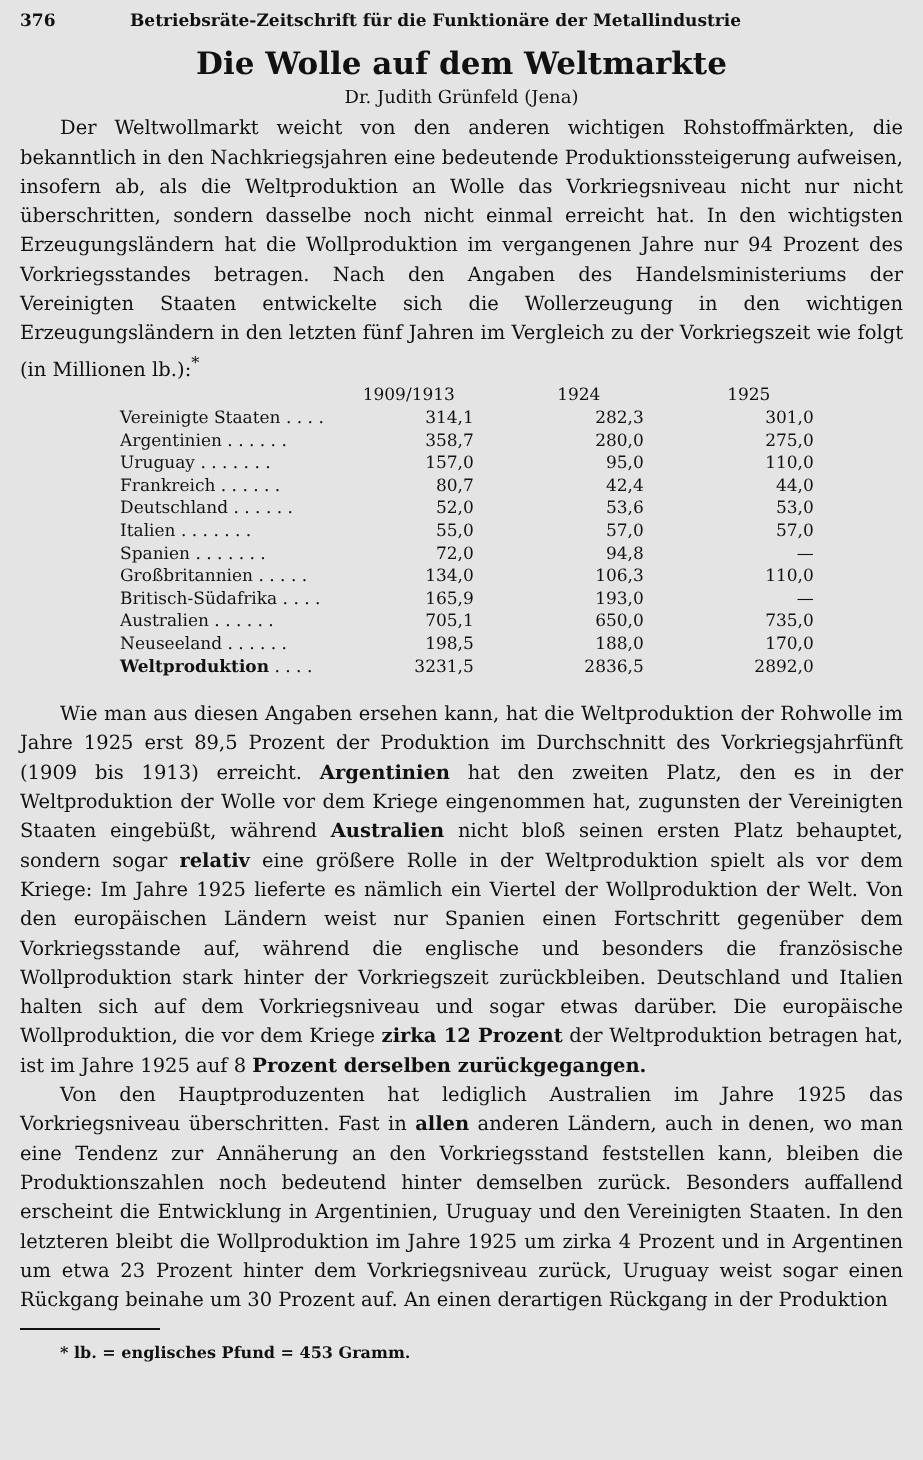376 Betriebsräte-Zeitschrift für die Funktionäre der Metallindustrie
Die Wolle auf dem Weltmarkte
Dr. Judith Grünfeld (Jena)
Der Weltwollmarkt weicht von den anderen wichtigen Rohstoffmärkten, die bekanntlich in den Nachkriegsjahren eine bedeutende Produktionssteigerung aufweisen, insofern ab, als die Weltproduktion an Wolle das Vorkriegsniveau nicht nur nicht überschritten, sondern dasselbe noch nicht einmal erreicht hat. In den wichtigsten Erzeugungsländern hat die Wollproduktion im vergangenen Jahre nur 94 Prozent des Vorkriegsstandes betragen. Nach den Angaben des Handelsministeriums der Vereinigten Staaten entwickelte sich die Wollerzeugung in den wichtigen Erzeugungsländern in den letzten fünf Jahren im Vergleich zu der Vorkriegszeit wie folgt (in Millionen lb.):<sup>*</sup>
| | 1909/1913 | 1924 | 1925 |
| --- | --- | --- | --- |
| Vereinigte Staaten . . . . | 314,1 | 282,3 | 301,0 |
| Argentinien . . . . . . | 358,7 | 280,0 | 275,0 |
| Uruguay . . . . . . . | 157,0 | 95,0 | 110,0 |
| Frankreich . . . . . . | 80,7 | 42,4 | 44,0 |
| Deutschland . . . . . . | 52,0 | 53,6 | 53,0 |
| Italien . . . . . . . | 55,0 | 57,0 | 57,0 |
| Spanien . . . . . . . | 72,0 | 94,8 | — |
| Großbritannien . . . . . | 134,0 | 106,3 | 110,0 |
| Britisch-Südafrika . . . . | 165,9 | 193,0 | — |
| Australien . . . . . . | 705,1 | 650,0 | 735,0 |
| Neuseeland . . . . . . | 198,5 | 188,0 | 170,0 |
| Weltproduktion . . . . | 3231,5 | 2836,5 | 2892,0 |
Wie man aus diesen Angaben ersehen kann, hat die Weltproduktion der Rohwolle im Jahre 1925 erst 89,5 Prozent der Produktion im Durchschnitt des Vorkriegsjahrfünft (1909 bis 1913) erreicht. Argentinien hat den zweiten Platz, den es in der Weltproduktion der Wolle vor dem Kriege eingenommen hat, zugunsten der Vereinigten Staaten eingebüßt, während Australien nicht bloß seinen ersten Platz behauptet, sondern sogar relativ eine größere Rolle in der Weltproduktion spielt als vor dem Kriege: Im Jahre 1925 lieferte es nämlich ein Viertel der Wollproduktion der Welt. Von den europäischen Ländern weist nur Spanien einen Fortschritt gegenüber dem Vorkriegsstande auf, während die englische und besonders die französische Wollproduktion stark hinter der Vorkriegszeit zurückbleiben. Deutschland und Italien halten sich auf dem Vorkriegsniveau und sogar etwas darüber. Die europäische Wollproduktion, die vor dem Kriege zirka 12 Prozent der Weltproduktion betragen hat, ist im Jahre 1925 auf 8 Prozent derselben zurückgegangen.
Von den Hauptproduzenten hat lediglich Australien im Jahre 1925 das Vorkriegsniveau überschritten. Fast in allen anderen Ländern, auch in denen, wo man eine Tendenz zur Annäherung an den Vorkriegsstand feststellen kann, bleiben die Produktionszahlen noch bedeutend hinter demselben zurück. Besonders auffallend erscheint die Entwicklung in Argentinien, Uruguay und den Vereinigten Staaten. In den letzteren bleibt die Wollproduktion im Jahre 1925 um zirka 4 Prozent und in Argentinen um etwa 23 Prozent hinter dem Vorkriegsniveau zurück, Uruguay weist sogar einen Rückgang beinahe um 30 Prozent auf. An einen derartigen Rückgang in der Produktion
* lb. = englisches Pfund = 453 Gramm.